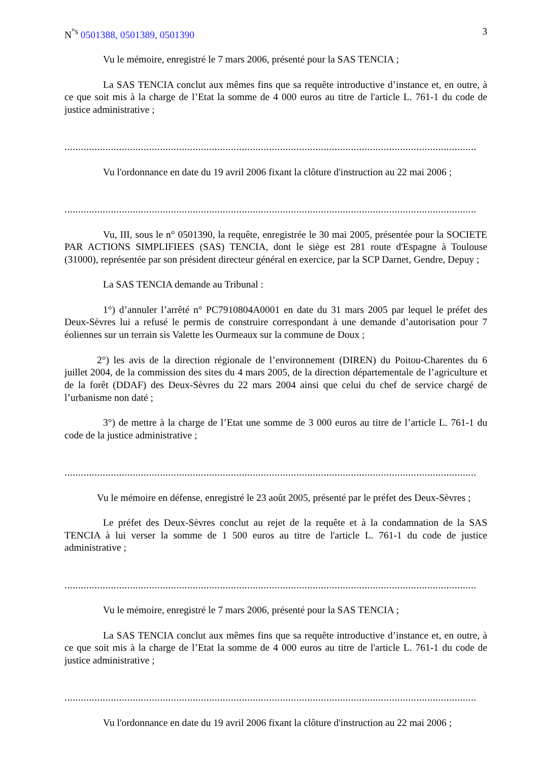N<sup>°s</sup> 0501388, 0501389, 0501390 3
Vu le mémoire, enregistré le 7 mars 2006, présenté pour la SAS TENCIA ;
La SAS TENCIA conclut aux mêmes fins que sa requête introductive d’instance et, en outre, à ce que soit mis à la charge de l’Etat la somme de 4 000 euros au titre de l'article L. 761-1 du code de justice administrative ;
.......................................................................................................................................................
Vu l'ordonnance en date du 19 avril 2006 fixant la clôture d'instruction au 22 mai 2006 ;
.......................................................................................................................................................
Vu, III, sous le n° 0501390, la requête, enregistrée le 30 mai 2005, présentée pour la SOCIETE PAR ACTIONS SIMPLIFIEES (SAS) TENCIA, dont le siège est 281 route d'Espagne à Toulouse (31000), représentée par son président directeur général en exercice, par la SCP Darnet, Gendre, Depuy ;
La SAS TENCIA demande au Tribunal :
1°) d’annuler l’arrêté n° PC7910804A0001 en date du 31 mars 2005 par lequel le préfet des Deux-Sèvres lui a refusé le permis de construire correspondant à une demande d’autorisation pour 7 éoliennes sur un terrain sis Valette les Ourmeaux sur la commune de Doux ;
2°) les avis de la direction régionale de l’environnement (DIREN) du Poitou-Charentes du 6 juillet 2004, de la commission des sites du 4 mars 2005, de la direction départementale de l’agriculture et de la forêt (DDAF) des Deux-Sèvres du 22 mars 2004 ainsi que celui du chef de service chargé de l’urbanisme non daté ;
3°) de mettre à la charge de l’Etat une somme de 3 000 euros au titre de l’article L. 761-1 du code de la justice administrative ;
.......................................................................................................................................................
Vu le mémoire en défense, enregistré le 23 août 2005, présenté par le préfet des Deux-Sèvres ;
Le préfet des Deux-Sèvres conclut au rejet de la requête et à la condamnation de la SAS TENCIA à lui verser la somme de 1 500 euros au titre de l'article L. 761-1 du code de justice administrative ;
.......................................................................................................................................................
Vu le mémoire, enregistré le 7 mars 2006, présenté pour la SAS TENCIA ;
La SAS TENCIA conclut aux mêmes fins que sa requête introductive d’instance et, en outre, à ce que soit mis à la charge de l’Etat la somme de 4 000 euros au titre de l'article L. 761-1 du code de justice administrative ;
.......................................................................................................................................................
Vu l'ordonnance en date du 19 avril 2006 fixant la clôture d'instruction au 22 mai 2006 ;